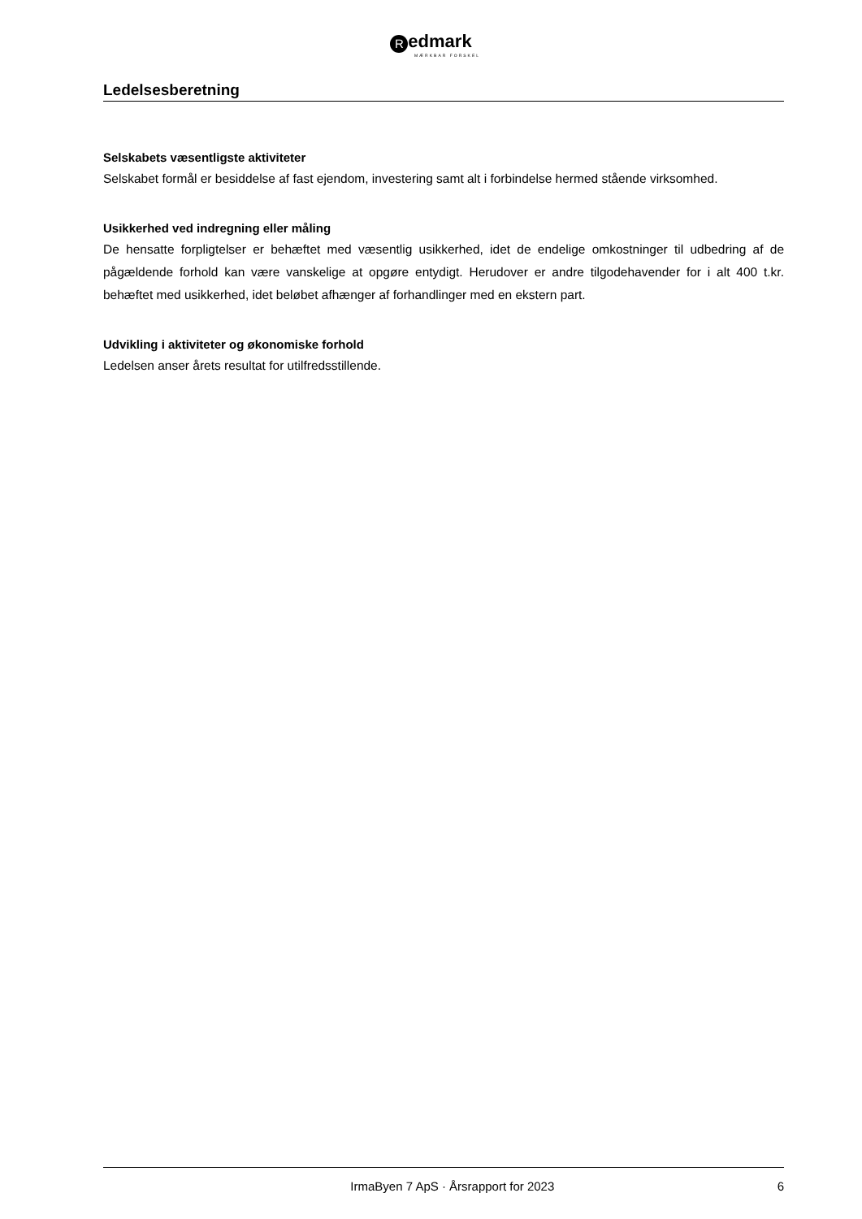Redmark
MÆRKBAR FORSKEL
Ledelsesberetning
Selskabets væsentligste aktiviteter
Selskabet formål er besiddelse af fast ejendom, investering samt alt i forbindelse hermed stående virksomhed.
Usikkerhed ved indregning eller måling
De hensatte forpligtelser er behæftet med væsentlig usikkerhed, idet de endelige omkostninger til udbedring af de pågældende forhold kan være vanskelige at opgøre entydigt. Herudover er andre tilgodehavender for i alt 400 t.kr. behæftet med usikkerhed, idet beløbet afhænger af forhandlinger med en ekstern part.
Udvikling i aktiviteter og økonomiske forhold
Ledelsen anser årets resultat for utilfredsstillende.
IrmaByen 7 ApS · Årsrapport for 2023 6